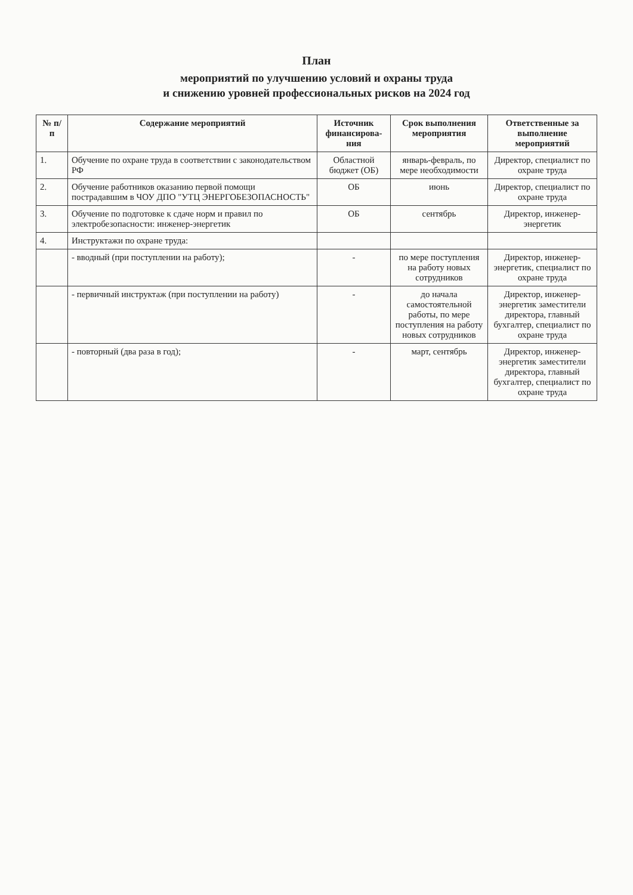План
мероприятий по улучшению условий и охраны труда
и снижению уровней профессиональных рисков на 2024 год
| № п/п | Содержание мероприятий | Источник финансирова-ния | Срок выполнения мероприятия | Ответственные за выполнение мероприятий |
| --- | --- | --- | --- | --- |
| 1. | Обучение по охране труда в соответствии с законодательством РФ | Областной бюджет (ОБ) | январь-февраль, по мере необходимости | Директор, специалист по охране труда |
| 2. | Обучение работников оказанию первой помощи пострадавшим в ЧОУ ДПО "УТЦ ЭНЕРГОБЕЗОПАСНОСТЬ" | ОБ | июнь | Директор, специалист по охране труда |
| 3. | Обучение по подготовке к сдаче норм и правил по электробезопасности: инженер-энергетик | ОБ | сентябрь | Директор, инженер-энергетик |
| 4. | Инструктажи по охране труда: | | | |
| | - вводный (при поступлении на работу); | - | по мере поступления на работу новых сотрудников | Директор, инженер-энергетик, специалист по охране труда |
| | - первичный инструктаж (при поступлении на работу) | - | до начала самостоятельной работы, по мере поступления на работу новых сотрудников | Директор, инженер-энергетик заместители директора, главный бухгалтер, специалист по охране труда |
| | - повторный (два раза в год); | - | март, сентябрь | Директор, инженер-энергетик заместители директора, главный бухгалтер, специалист по охране труда |